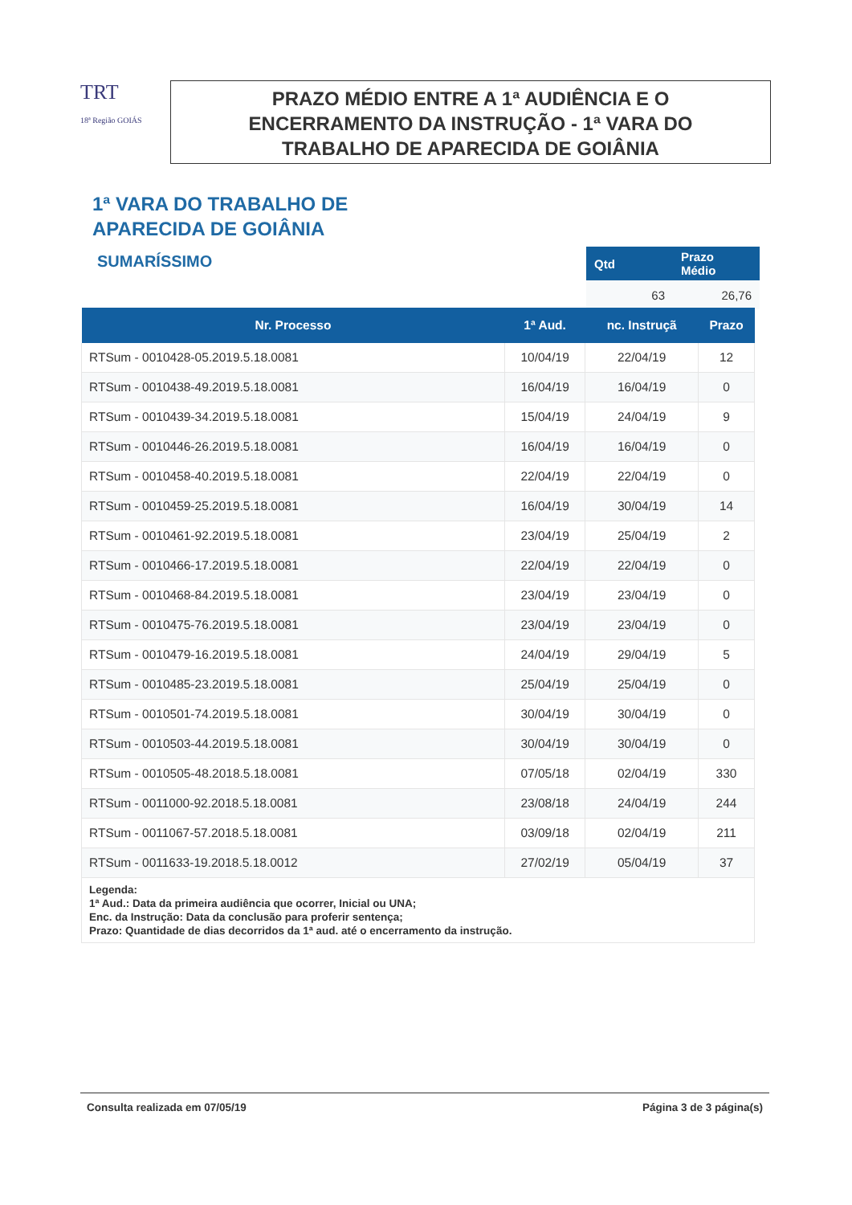TRT
18ª Região GOIÁS
PRAZO MÉDIO ENTRE A 1ª AUDIÊNCIA E O
ENCERRAMENTO DA INSTRUÇÃO - 1ª VARA DO
TRABALHO DE APARECIDA DE GOIÂNIA
1ª VARA DO TRABALHO DE
APARECIDA DE GOIÂNIA
SUMARÍSSIMO
| Qtd | Prazo Médio |
| --- | --- |
| 63 | 26,76 |
| Nr. Processo | 1ª Aud. | nc. Instruçã | Prazo |
| --- | --- | --- | --- |
| RTSum - 0010428-05.2019.5.18.0081 | 10/04/19 | 22/04/19 | 12 |
| RTSum - 0010438-49.2019.5.18.0081 | 16/04/19 | 16/04/19 | 0 |
| RTSum - 0010439-34.2019.5.18.0081 | 15/04/19 | 24/04/19 | 9 |
| RTSum - 0010446-26.2019.5.18.0081 | 16/04/19 | 16/04/19 | 0 |
| RTSum - 0010458-40.2019.5.18.0081 | 22/04/19 | 22/04/19 | 0 |
| RTSum - 0010459-25.2019.5.18.0081 | 16/04/19 | 30/04/19 | 14 |
| RTSum - 0010461-92.2019.5.18.0081 | 23/04/19 | 25/04/19 | 2 |
| RTSum - 0010466-17.2019.5.18.0081 | 22/04/19 | 22/04/19 | 0 |
| RTSum - 0010468-84.2019.5.18.0081 | 23/04/19 | 23/04/19 | 0 |
| RTSum - 0010475-76.2019.5.18.0081 | 23/04/19 | 23/04/19 | 0 |
| RTSum - 0010479-16.2019.5.18.0081 | 24/04/19 | 29/04/19 | 5 |
| RTSum - 0010485-23.2019.5.18.0081 | 25/04/19 | 25/04/19 | 0 |
| RTSum - 0010501-74.2019.5.18.0081 | 30/04/19 | 30/04/19 | 0 |
| RTSum - 0010503-44.2019.5.18.0081 | 30/04/19 | 30/04/19 | 0 |
| RTSum - 0010505-48.2018.5.18.0081 | 07/05/18 | 02/04/19 | 330 |
| RTSum - 0011000-92.2018.5.18.0081 | 23/08/18 | 24/04/19 | 244 |
| RTSum - 0011067-57.2018.5.18.0081 | 03/09/18 | 02/04/19 | 211 |
| RTSum - 0011633-19.2018.5.18.0012 | 27/02/19 | 05/04/19 | 37 |
| Legenda: 1ª Aud.: Data da primeira audiência que ocorrer, Inicial ou UNA; Enc. da Instrução: Data da conclusão para proferir sentença; Prazo: Quantidade de dias decorridos da 1ª aud. até o encerramento da instrução. | | | |
Consulta realizada em 07/05/19 Página 3 de 3 página(s)